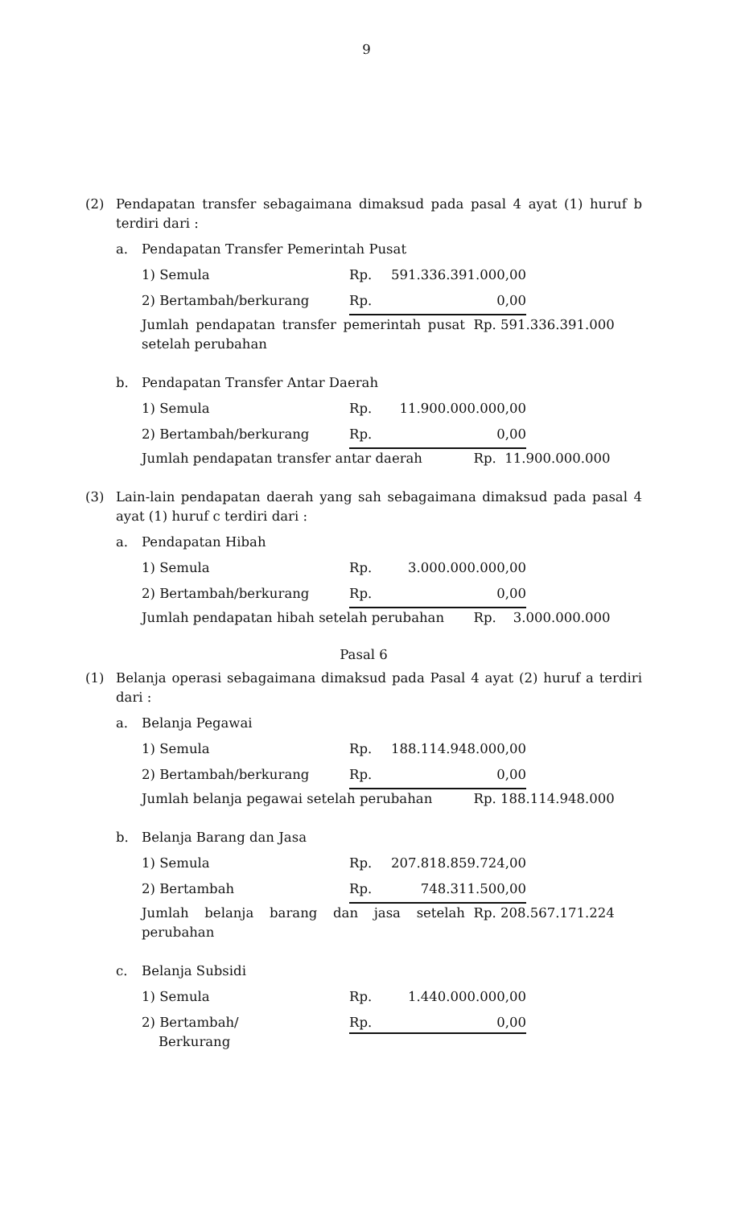9
(2) Pendapatan transfer sebagaimana dimaksud pada pasal 4 ayat (1) huruf b terdiri dari :
a. Pendapatan Transfer Pemerintah Pusat
| 1) Semula | Rp. | 591.336.391.000,00 |
| 2) Bertambah/berkurang | Rp. | 0,00 |
Jumlah pendapatan transfer pemerintah pusat setelah perubahan Rp. 591.336.391.000
b. Pendapatan Transfer Antar Daerah
| 1) Semula | Rp. | 11.900.000.000,00 |
| 2) Bertambah/berkurang | Rp. | 0,00 |
Jumlah pendapatan transfer antar daerah Rp. 11.900.000.000
(3) Lain-lain pendapatan daerah yang sah sebagaimana dimaksud pada pasal 4 ayat (1) huruf c terdiri dari :
a. Pendapatan Hibah
| 1) Semula | Rp. | 3.000.000.000,00 |
| 2) Bertambah/berkurang | Rp. | 0,00 |
Jumlah pendapatan hibah setelah perubahan Rp. 3.000.000.000
Pasal 6
(1) Belanja operasi sebagaimana dimaksud pada Pasal 4 ayat (2) huruf a terdiri dari :
a. Belanja Pegawai
| 1) Semula | Rp. | 188.114.948.000,00 |
| 2) Bertambah/berkurang | Rp. | 0,00 |
Jumlah belanja pegawai setelah perubahan Rp. 188.114.948.000
b. Belanja Barang dan Jasa
| 1) Semula | Rp. | 207.818.859.724,00 |
| 2) Bertambah | Rp. | 748.311.500,00 |
Jumlah belanja barang dan jasa setelah perubahan Rp. 208.567.171.224
c. Belanja Subsidi
| 1) Semula | Rp. | 1.440.000.000,00 |
| 2) Bertambah/ Berkurang | Rp. | 0,00 |